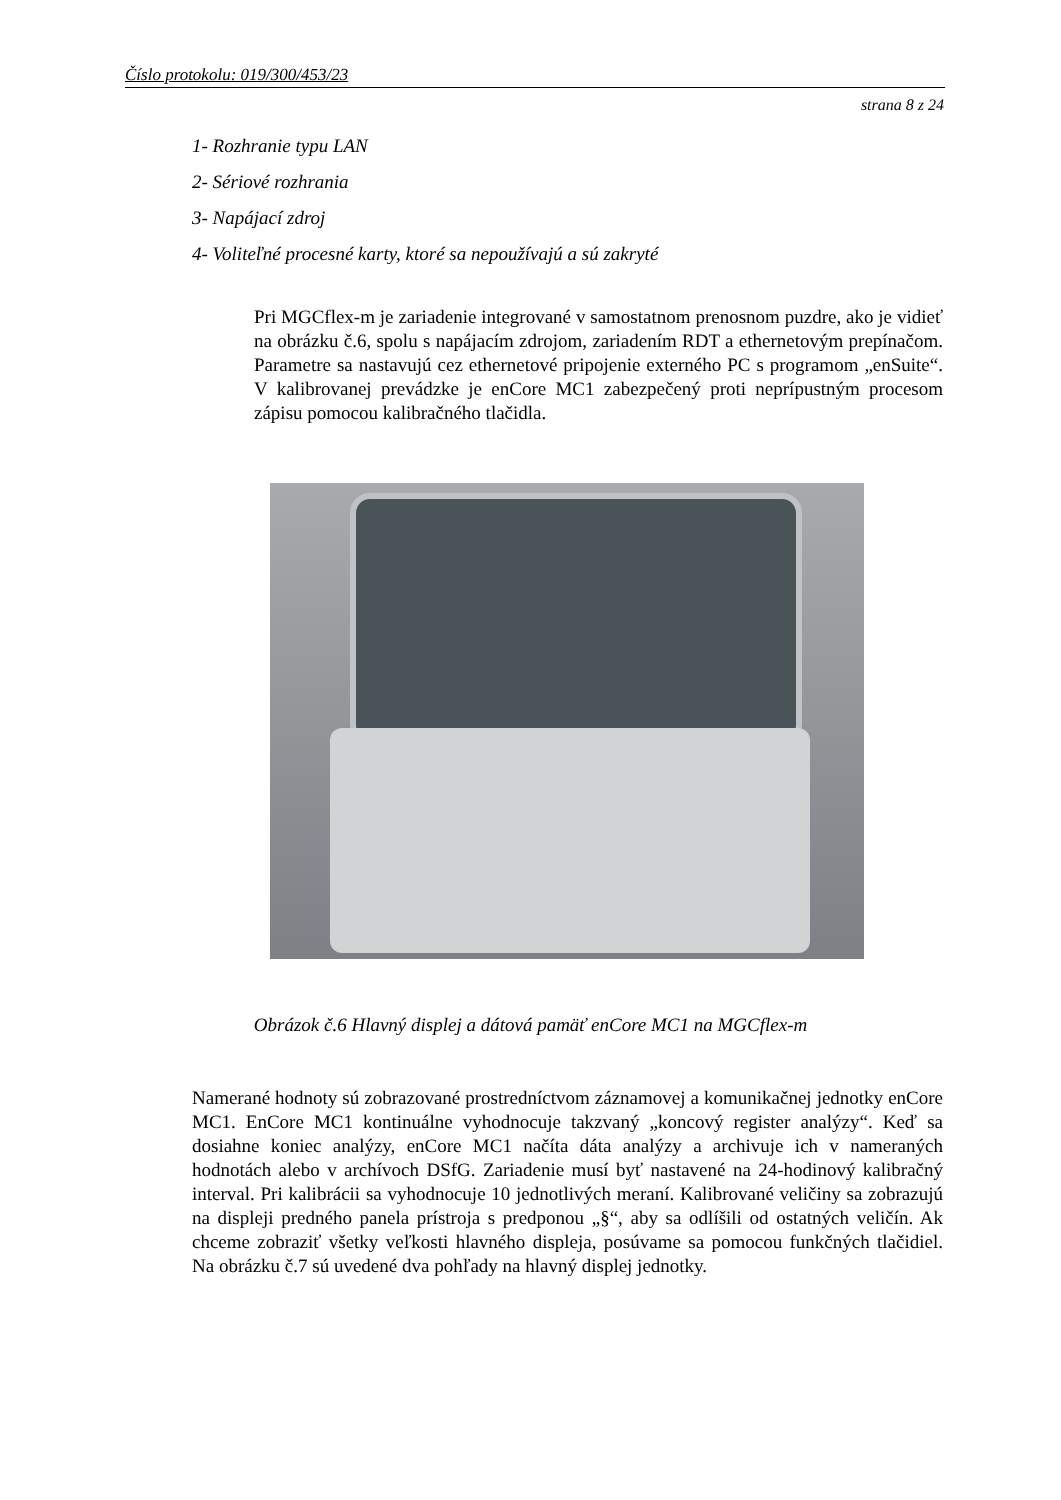Číslo protokolu: 019/300/453/23
strana 8 z 24
1- Rozhranie typu LAN
2- Sériové rozhrania
3- Napájací zdroj
4- Voliteľné procesné karty, ktoré sa nepoužívajú a sú zakryté
Pri MGCflex-m je zariadenie integrované v samostatnom prenosnom puzdre, ako je vidieť na obrázku č.6, spolu s napájacím zdrojom, zariadením RDT a ethernetovým prepínačom. Parametre sa nastavujú cez ethernetové pripojenie externého PC s programom „enSuite“. V kalibrovanej prevádzke je enCore MC1 zabezpečený proti neprípustným procesom zápisu pomocou kalibračného tlačidla.
Obrázok č.6 Hlavný displej a dátová pamäť enCore MC1 na MGCflex-m
Namerané hodnoty sú zobrazované prostredníctvom záznamovej a komunikačnej jednotky enCore MC1. EnCore MC1 kontinuálne vyhodnocuje takzvaný „koncový register analýzy“. Keď sa dosiahne koniec analýzy, enCore MC1 načíta dáta analýzy a archivuje ich v nameraných hodnotách alebo v archívoch DSfG. Zariadenie musí byť nastavené na 24-hodinový kalibračný interval. Pri kalibrácii sa vyhodnocuje 10 jednotlivých meraní. Kalibrované veličiny sa zobrazujú na displeji predného panela prístroja s predponou „§“, aby sa odlíšili od ostatných veličín. Ak chceme zobraziť všetky veľkosti hlavného displeja, posúvame sa pomocou funkčných tlačidiel. Na obrázku č.7 sú uvedené dva pohľady na hlavný displej jednotky.